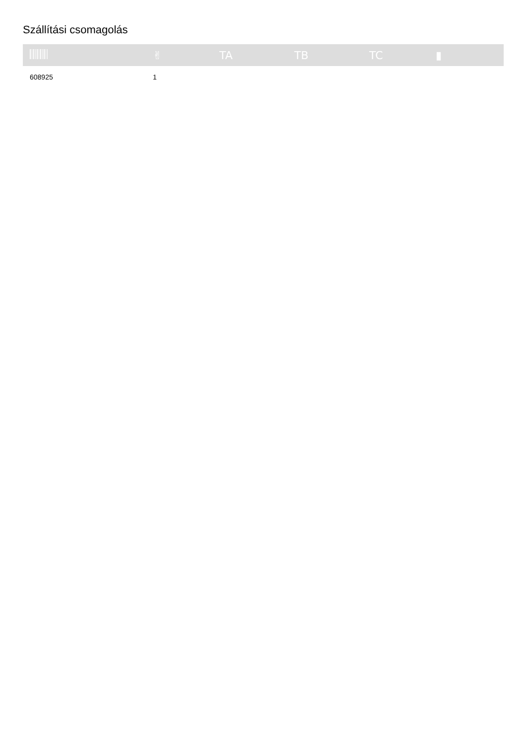Szállítási csomagolás
| | ✌ | TA | TB | TC | ▮ |
| --- | --- | --- | --- | --- | --- |
| 608925 | 1 | | | | |